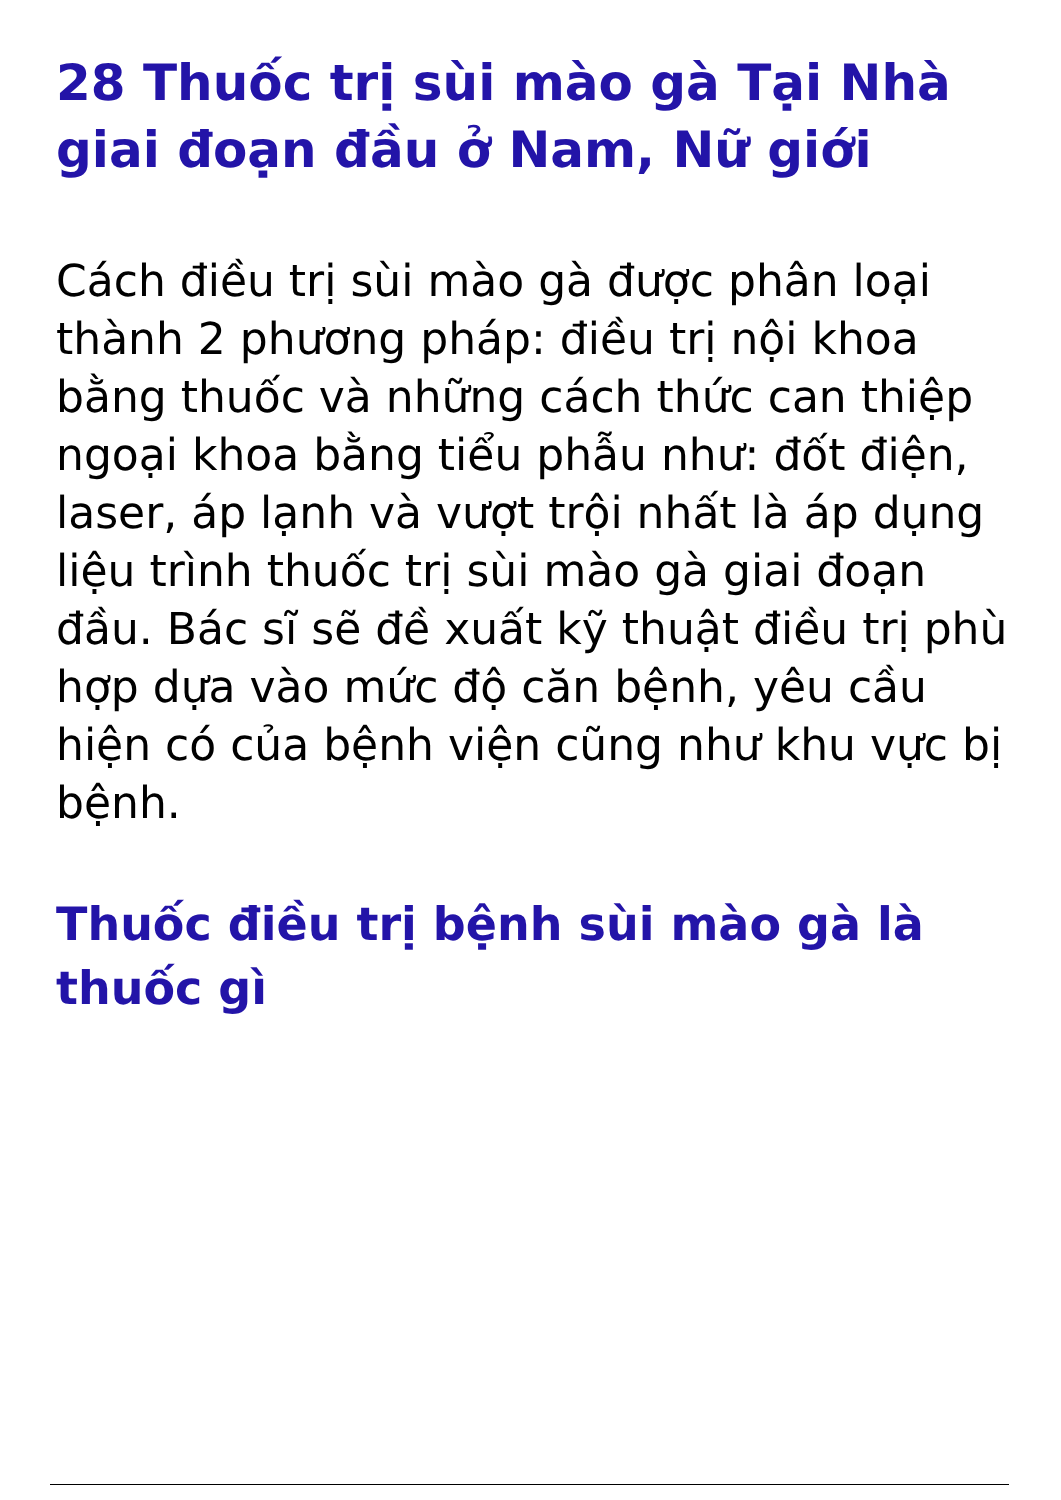28 Thuốc trị sùi mào gà Tại Nhà giai đoạn đầu ở Nam, Nữ giới
Cách điều trị sùi mào gà được phân loại thành 2 phương pháp: điều trị nội khoa bằng thuốc và những cách thức can thiệp ngoại khoa bằng tiểu phẫu như: đốt điện, laser, áp lạnh và vượt trội nhất là áp dụng liệu trình thuốc trị sùi mào gà giai đoạn đầu. Bác sĩ sẽ đề xuất kỹ thuật điều trị phù hợp dựa vào mức độ căn bệnh, yêu cầu hiện có của bệnh viện cũng như khu vực bị bệnh.
Thuốc điều trị bệnh sùi mào gà là thuốc gì